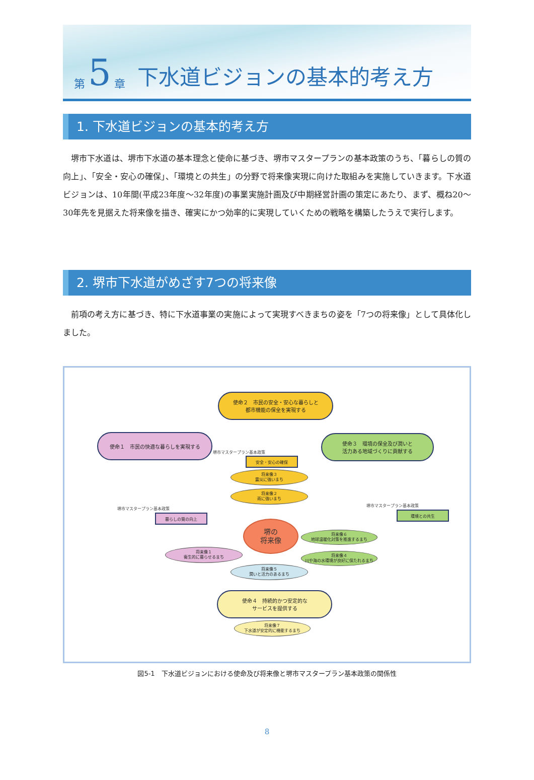第 5 章 下水道ビジョンの基本的考え方
1. 下水道ビジョンの基本的考え方
堺市下水道は、堺市下水道の基本理念と使命に基づき、堺市マスタープランの基本政策のうち、「暮らしの質の向上」、「安全・安心の確保」、「環境との共生」の分野で将来像実現に向けた取組みを実施していきます。下水道ビジョンは、10年間(平成23年度～32年度)の事業実施計画及び中期経営計画の策定にあたり、まず、概ね20～30年先を見据えた将来像を描き、確実にかつ効率的に実現していくための戦略を構築したうえで実行します。
2. 堺市下水道がめざす7つの将来像
前項の考え方に基づき、特に下水道事業の実施によって実現すべきまちの姿を「7つの将来像」として具体化しました。
使命２　市民の安全・安心な暮らしと
都市機能の保全を実現する
使命１　市民の快適な暮らしを実現する
使命３　環境の保全及び潤いと
活力ある地域づくりに貢献する
堺市マスタープラン基本政策
安全・安心の確保
将来像３
震災に強いまち
将来像２
雨に強いまち
堺市マスタープラン基本政策
暮らしの質の向上
堺市マスタープラン基本政策
環境との共生
堺の
将来像
将来像６
地球温暖化対策を推進するまち
将来像１
衛生的に暮らせるまち
将来像４
川や海の水環境が良好に保たれるまち
将来像５
潤いと活力のあるまち
使命４　持続的かつ安定的な
サービスを提供する
将来像７
下水道が安定的に機能するまち
図5-1　下水道ビジョンにおける使命及び将来像と堺市マスタープラン基本政策の関係性
8